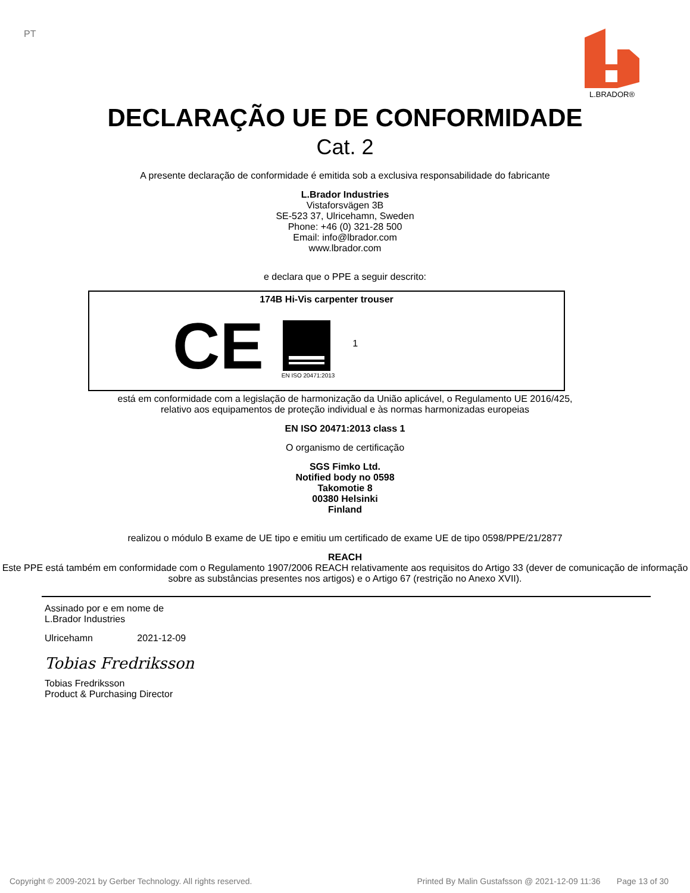PT
L.BRADOR®
DECLARAÇÃO UE DE CONFORMIDADE
Cat. 2
A presente declaração de conformidade é emitida sob a exclusiva responsabilidade do fabricante
L.Brador Industries
Vistaforsvägen 3B
SE-523 37, Ulricehamn, Sweden
Phone: +46 (0) 321-28 500
Email: info@lbrador.com
www.lbrador.com
e declara que o PPE a seguir descrito:
174B Hi-Vis carpenter trouser
CE
EN ISO 20471:2013
1
está em conformidade com a legislação de harmonização da União aplicável, o Regulamento UE 2016/425,
relativo aos equipamentos de proteção individual e às normas harmonizadas europeias
EN ISO 20471:2013 class 1
O organismo de certificação
SGS Fimko Ltd.
Notified body no 0598
Takomotie 8
00380 Helsinki
Finland
realizou o módulo B exame de UE tipo e emitiu um certificado de exame UE de tipo 0598/PPE/21/2877
REACH
Este PPE está também em conformidade com o Regulamento 1907/2006 REACH relativamente aos requisitos do Artigo 33 (dever de comunicação de informação sobre as substâncias presentes nos artigos) e o Artigo 67 (restrição no Anexo XVII).
Assinado por e em nome de
L.Brador Industries
Ulricehamn 2021-12-09
Tobias Fredriksson
Tobias Fredriksson
Product & Purchasing Director
Copyright © 2009-2021 by Gerber Technology. All rights reserved. Printed By Malin Gustafsson @ 2021-12-09 11:36 Page 13 of 30